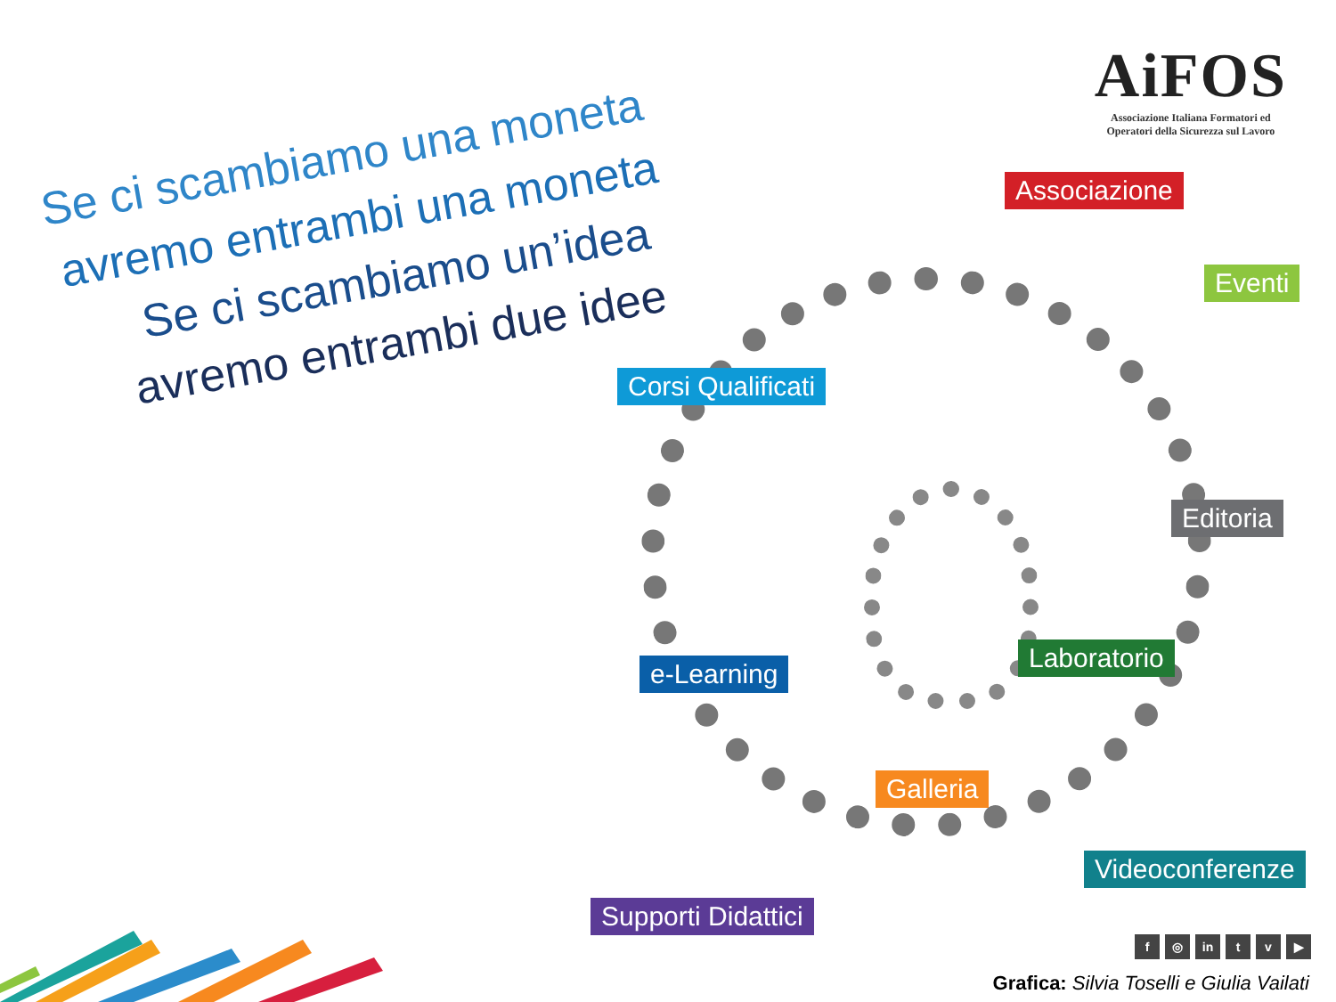AiFOS
Associazione Italiana Formatori ed
Operatori della Sicurezza sul Lavoro
Se ci scambiamo una moneta
avremo entrambi una moneta
Se ci scambiamo un’idea
avremo entrambi due idee
Associazione
Eventi
Corsi Qualificati
Editoria
e-Learning
Laboratorio
Galleria
Videoconferenze
Supporti Didattici
f ◎ in t v ▶
Grafica: Silvia Toselli e Giulia Vailati